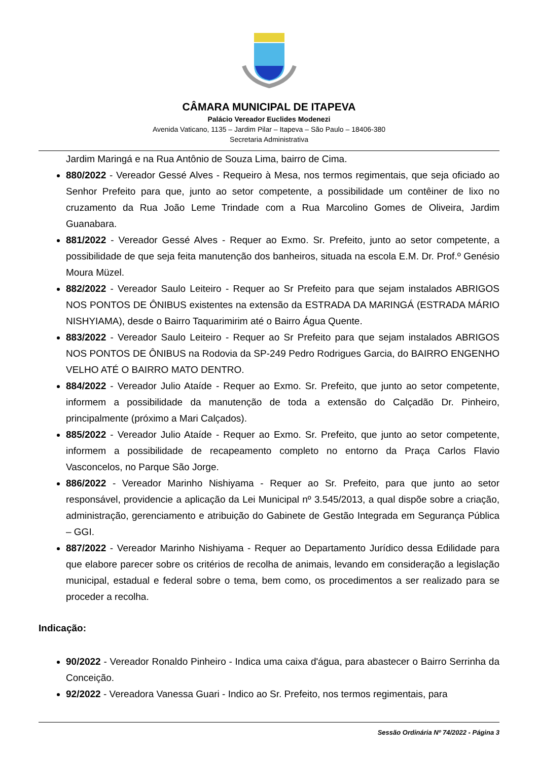CÂMARA MUNICIPAL DE ITAPEVA
Palácio Vereador Euclides Modenezi
Avenida Vaticano, 1135 – Jardim Pilar – Itapeva – São Paulo – 18406-380
Secretaria Administrativa
Jardim Maringá e na Rua Antônio de Souza Lima, bairro de Cima.
880/2022 - Vereador Gessé Alves - Requeiro à Mesa, nos termos regimentais, que seja oficiado ao Senhor Prefeito para que, junto ao setor competente, a possibilidade um contêiner de lixo no cruzamento da Rua João Leme Trindade com a Rua Marcolino Gomes de Oliveira, Jardim Guanabara.
881/2022 - Vereador Gessé Alves - Requer ao Exmo. Sr. Prefeito, junto ao setor competente, a possibilidade de que seja feita manutenção dos banheiros, situada na escola E.M. Dr. Prof.º Genésio Moura Müzel.
882/2022 - Vereador Saulo Leiteiro - Requer ao Sr Prefeito para que sejam instalados ABRIGOS NOS PONTOS DE ÔNIBUS existentes na extensão da ESTRADA DA MARINGÁ (ESTRADA MÁRIO NISHYIAMA), desde o Bairro Taquarimirim até o Bairro Água Quente.
883/2022 - Vereador Saulo Leiteiro - Requer ao Sr Prefeito para que sejam instalados ABRIGOS NOS PONTOS DE ÔNIBUS na Rodovia da SP-249 Pedro Rodrigues Garcia, do BAIRRO ENGENHO VELHO ATÉ O BAIRRO MATO DENTRO.
884/2022 - Vereador Julio Ataíde - Requer ao Exmo. Sr. Prefeito, que junto ao setor competente, informem a possibilidade da manutenção de toda a extensão do Calçadão Dr. Pinheiro, principalmente (próximo a Mari Calçados).
885/2022 - Vereador Julio Ataíde - Requer ao Exmo. Sr. Prefeito, que junto ao setor competente, informem a possibilidade de recapeamento completo no entorno da Praça Carlos Flavio Vasconcelos, no Parque São Jorge.
886/2022 - Vereador Marinho Nishiyama - Requer ao Sr. Prefeito, para que junto ao setor responsável, providencie a aplicação da Lei Municipal nº 3.545/2013, a qual dispõe sobre a criação, administração, gerenciamento e atribuição do Gabinete de Gestão Integrada em Segurança Pública – GGI.
887/2022 - Vereador Marinho Nishiyama - Requer ao Departamento Jurídico dessa Edilidade para que elabore parecer sobre os critérios de recolha de animais, levando em consideração a legislação municipal, estadual e federal sobre o tema, bem como, os procedimentos a ser realizado para se proceder a recolha.
Indicação:
90/2022 - Vereador Ronaldo Pinheiro - Indica uma caixa d'água, para abastecer o Bairro Serrinha da Conceição.
92/2022 - Vereadora Vanessa Guari - Indico ao Sr. Prefeito, nos termos regimentais, para
Sessão Ordinária Nº 74/2022 - Página 3